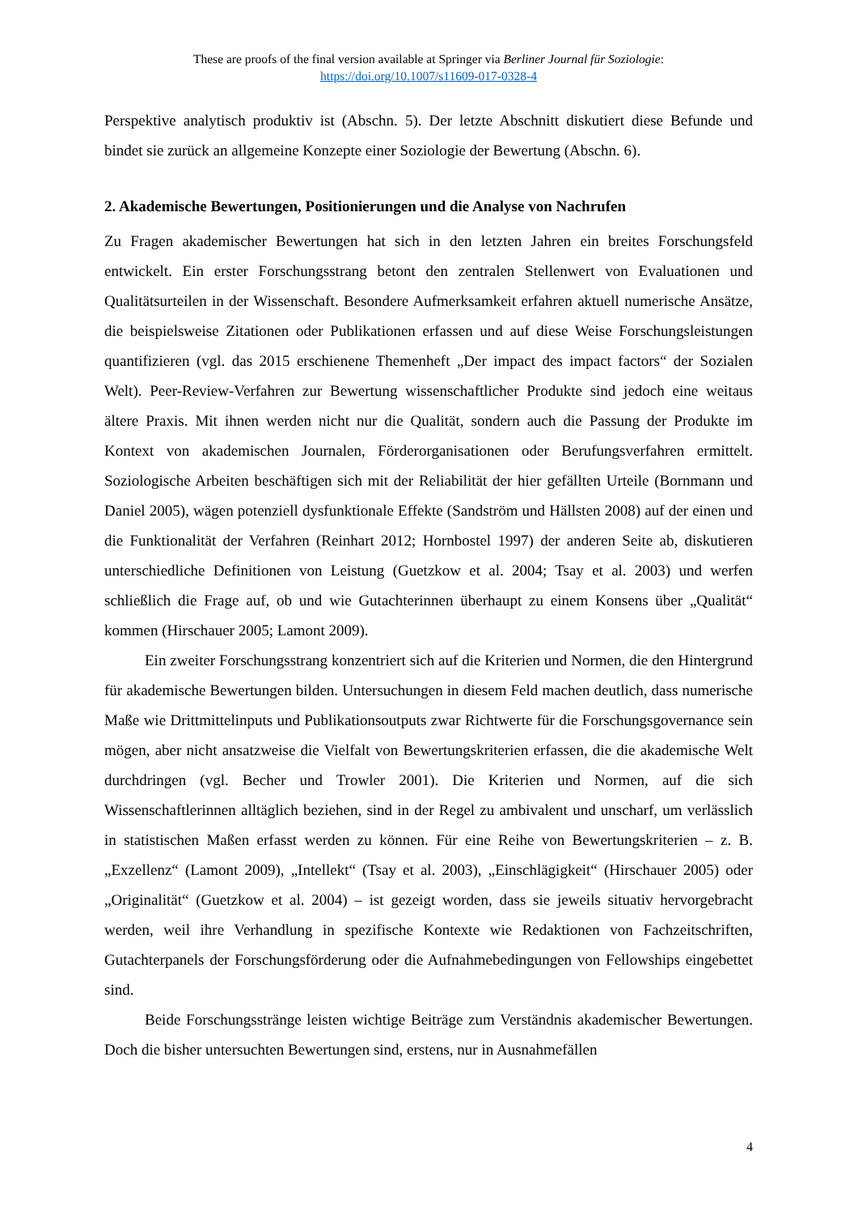These are proofs of the final version available at Springer via Berliner Journal für Soziologie:
https://doi.org/10.1007/s11609-017-0328-4
Perspektive analytisch produktiv ist (Abschn. 5). Der letzte Abschnitt diskutiert diese Befunde und bindet sie zurück an allgemeine Konzepte einer Soziologie der Bewertung (Abschn. 6).
2. Akademische Bewertungen, Positionierungen und die Analyse von Nachrufen
Zu Fragen akademischer Bewertungen hat sich in den letzten Jahren ein breites Forschungsfeld entwickelt. Ein erster Forschungsstrang betont den zentralen Stellenwert von Evaluationen und Qualitätsurteilen in der Wissenschaft. Besondere Aufmerksamkeit erfahren aktuell numerische Ansätze, die beispielsweise Zitationen oder Publikationen erfassen und auf diese Weise Forschungsleistungen quantifizieren (vgl. das 2015 erschienene Themenheft „Der impact des impact factors“ der Sozialen Welt). Peer-Review-Verfahren zur Bewertung wissenschaftlicher Produkte sind jedoch eine weitaus ältere Praxis. Mit ihnen werden nicht nur die Qualität, sondern auch die Passung der Produkte im Kontext von akademischen Journalen, Förderorganisationen oder Berufungsverfahren ermittelt. Soziologische Arbeiten beschäftigen sich mit der Reliabilität der hier gefällten Urteile (Bornmann und Daniel 2005), wägen potenziell dysfunktionale Effekte (Sandström und Hällsten 2008) auf der einen und die Funktionalität der Verfahren (Reinhart 2012; Hornbostel 1997) der anderen Seite ab, diskutieren unterschiedliche Definitionen von Leistung (Guetzkow et al. 2004; Tsay et al. 2003) und werfen schließlich die Frage auf, ob und wie Gutachterinnen überhaupt zu einem Konsens über „Qualität“ kommen (Hirschauer 2005; Lamont 2009).
Ein zweiter Forschungsstrang konzentriert sich auf die Kriterien und Normen, die den Hintergrund für akademische Bewertungen bilden. Untersuchungen in diesem Feld machen deutlich, dass numerische Maße wie Drittmittelinputs und Publikationsoutputs zwar Richtwerte für die Forschungsgovernance sein mögen, aber nicht ansatzweise die Vielfalt von Bewertungskriterien erfassen, die die akademische Welt durchdringen (vgl. Becher und Trowler 2001). Die Kriterien und Normen, auf die sich Wissenschaftlerinnen alltäglich beziehen, sind in der Regel zu ambivalent und unscharf, um verlässlich in statistischen Maßen erfasst werden zu können. Für eine Reihe von Bewertungskriterien – z. B. „Exzellenz“ (Lamont 2009), „Intellekt“ (Tsay et al. 2003), „Einschlägigkeit“ (Hirschauer 2005) oder „Originalität“ (Guetzkow et al. 2004) – ist gezeigt worden, dass sie jeweils situativ hervorgebracht werden, weil ihre Verhandlung in spezifische Kontexte wie Redaktionen von Fachzeitschriften, Gutachterpanels der Forschungsförderung oder die Aufnahmebedingungen von Fellowships eingebettet sind.
Beide Forschungsstränge leisten wichtige Beiträge zum Verständnis akademischer Bewertungen. Doch die bisher untersuchten Bewertungen sind, erstens, nur in Ausnahmefällen
4